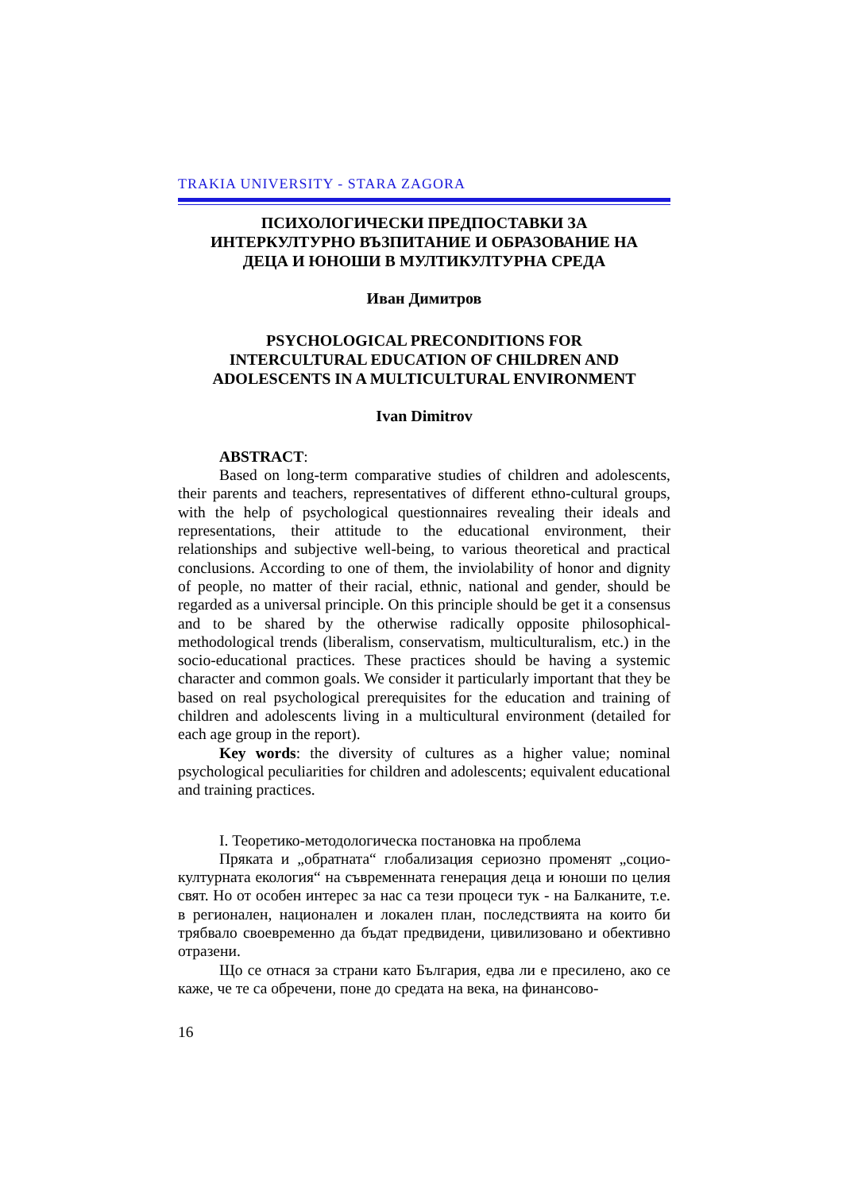TRAKIA UNIVERSITY - STARA ZAGORA
ПСИХОЛОГИЧЕСКИ ПРЕДПОСТАВКИ ЗА
ИНТЕРКУЛТУРНО ВЪЗПИТАНИЕ И ОБРАЗОВАНИЕ НА
ДЕЦА И ЮНОШИ В МУЛТИКУЛТУРНА СРЕДА
Иван Димитров
PSYCHOLOGICAL PRECONDITIONS FOR
INTERCULTURAL EDUCATION OF CHILDREN AND
ADOLESCENTS IN A MULTICULTURAL ENVIRONMENT
Ivan Dimitrov
ABSTRACT:
Based on long-term comparative studies of children and adolescents, their parents and teachers, representatives of different ethno-cultural groups, with the help of psychological questionnaires revealing their ideals and representations, their attitude to the educational environment, their relationships and subjective well-being, to various theoretical and practical conclusions. According to one of them, the inviolability of honor and dignity of people, no matter of their racial, ethnic, national and gender, should be regarded as a universal principle. On this principle should be get it a consensus and to be shared by the otherwise radically opposite philosophical-methodological trends (liberalism, conservatism, multiculturalism, etc.) in the socio-educational practices. These practices should be having a systemic character and common goals. We consider it particularly important that they be based on real psychological prerequisites for the education and training of children and adolescents living in a multicultural environment (detailed for each age group in the report).
Key words: the diversity of cultures as a higher value; nominal psychological peculiarities for children and adolescents; equivalent educational and training practices.
I. Теоретико-методологическа постановка на проблема
Пряката и „обратната“ глобализация сериозно променят „социо-културната екология“ на съвременната генерация деца и юноши по целия свят. Но от особен интерес за нас са тези процеси тук - на Балканите, т.е. в регионален, национален и локален план, последствията на които би трябвало своевременно да бъдат предвидени, цивилизовано и обективно отразени.
Що се отнася за страни като България, едва ли е пресилено, ако се каже, че те са обречени, поне до средата на века, на финансово-
16